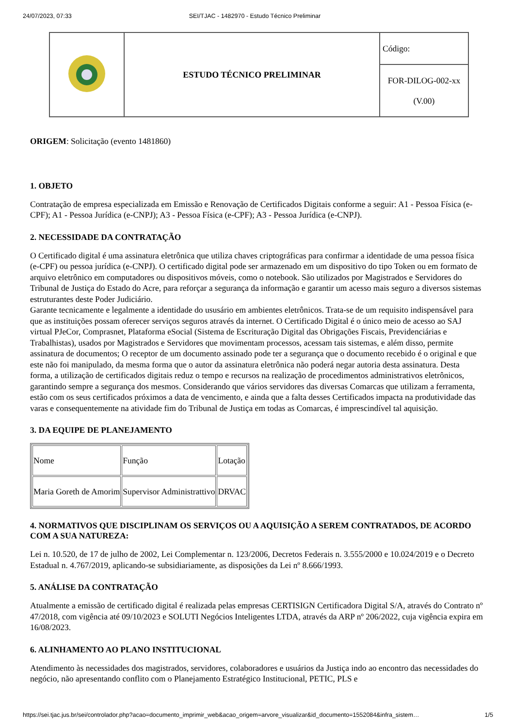24/07/2023, 07:33 SEI/TJAC - 1482970 - Estudo Técnico Preliminar
| | ESTUDO TÉCNICO PRELIMINAR | Código: |
| | | FOR-DILOG-002-xx (V.00) |
ORIGEM: Solicitação (evento 1481860)
1. OBJETO
Contratação de empresa especializada em Emissão e Renovação de Certificados Digitais conforme a seguir: A1 - Pessoa Física (e-CPF); A1 - Pessoa Jurídica (e-CNPJ); A3 - Pessoa Física (e-CPF); A3 - Pessoa Jurídica (e-CNPJ).
2. NECESSIDADE DA CONTRATAÇÃO
O Certificado digital é uma assinatura eletrônica que utiliza chaves criptográficas para confirmar a identidade de uma pessoa física (e-CPF) ou pessoa jurídica (e-CNPJ). O certificado digital pode ser armazenado em um dispositivo do tipo Token ou em formato de arquivo eletrônico em computadores ou dispositivos móveis, como o notebook. São utilizados por Magistrados e Servidores do Tribunal de Justiça do Estado do Acre, para reforçar a segurança da informação e garantir um acesso mais seguro a diversos sistemas estruturantes deste Poder Judiciário.
Garante tecnicamente e legalmente a identidade do ususário em ambientes eletrônicos. Trata-se de um requisito indispensável para que as instituições possam oferecer serviços seguros através da internet. O Certificado Digital é o único meio de acesso ao SAJ virtual PJeCor, Comprasnet, Plataforma eSocial (Sistema de Escrituração Digital das Obrigações Fiscais, Previdenciárias e Trabalhistas), usados por Magistrados e Servidores que movimentam processos, acessam tais sistemas, e além disso, permite assinatura de documentos; O receptor de um documento assinado pode ter a segurança que o documento recebido é o original e que este não foi manipulado, da mesma forma que o autor da assinatura eletrônica não poderá negar autoria desta assinatura. Desta forma, a utilização de certificados digitais reduz o tempo e recursos na realização de procedimentos administrativos eletrônicos, garantindo sempre a segurança dos mesmos. Considerando que vários servidores das diversas Comarcas que utilizam a ferramenta, estão com os seus certificados próximos a data de vencimento, e ainda que a falta desses Certificados impacta na produtividade das varas e consequentemente na atividade fim do Tribunal de Justiça em todas as Comarcas, é imprescindível tal aquisição.
3. DA EQUIPE DE PLANEJAMENTO
| Nome | Função | Lotação |
| Maria Goreth de Amorim | Supervisor Administrattivo | DRVAC |
4. NORMATIVOS QUE DISCIPLINAM OS SERVIÇOS OU A AQUISIÇÃO A SEREM CONTRATADOS, DE ACORDO COM A SUA NATUREZA:
Lei n. 10.520, de 17 de julho de 2002, Lei Complementar n. 123/2006, Decretos Federais n. 3.555/2000 e 10.024/2019 e o Decreto Estadual n. 4.767/2019, aplicando-se subsidiariamente, as disposições da Lei nº 8.666/1993.
5. ANÁLISE DA CONTRATAÇÃO
Atualmente a emissão de certificado digital é realizada pelas empresas CERTISIGN Certificadora Digital S/A, através do Contrato nº 47/2018, com vigência até 09/10/2023 e SOLUTI Negócios Inteligentes LTDA, através da ARP nº 206/2022, cuja vigência expira em 16/08/2023.
6. ALINHAMENTO AO PLANO INSTITUCIONAL
Atendimento às necessidades dos magistrados, servidores, colaboradores e usuários da Justiça indo ao encontro das necessidades do negócio, não apresentando conflito com o Planejamento Estratégico Institucional, PETIC, PLS e
https://sei.tjac.jus.br/sei/controlador.php?acao=documento_imprimir_web&acao_origem=arvore_visualizar&id_documento=1552084&infra_sistem… 1/5